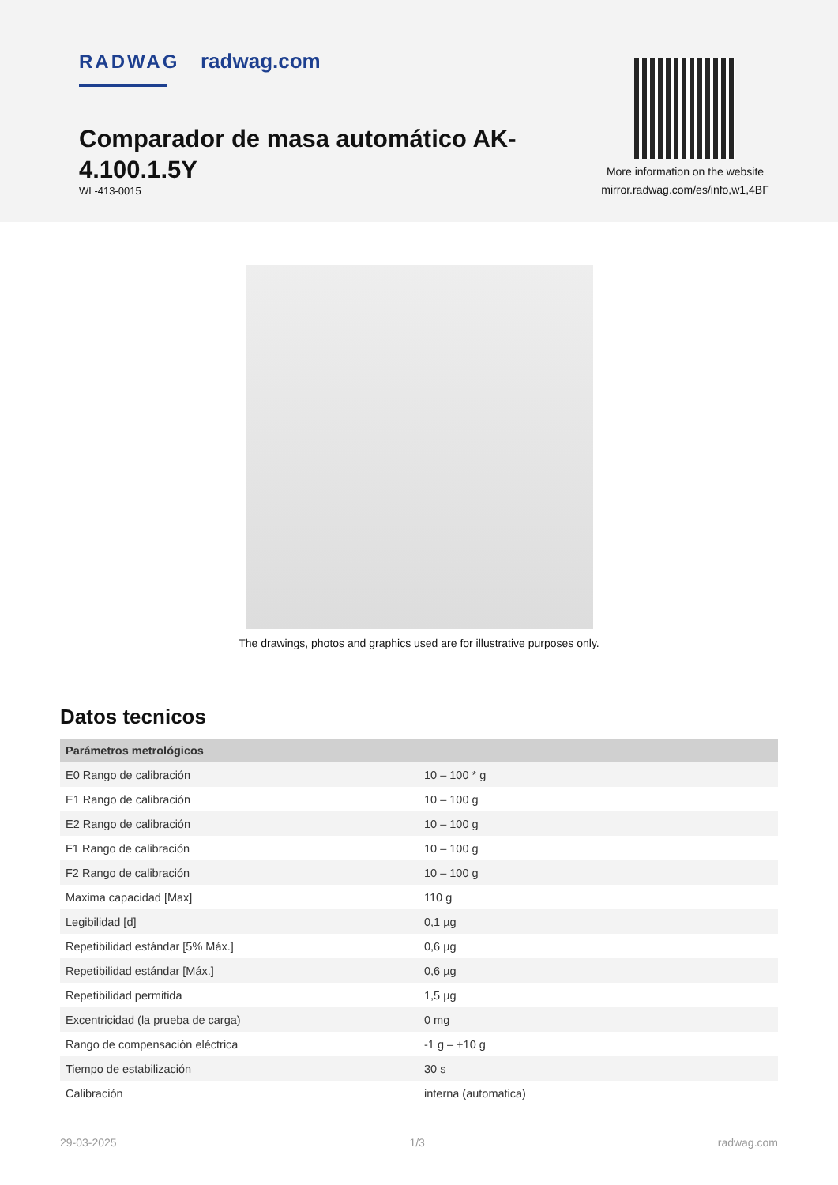RADWAG radwag.com
Comparador de masa automático AK-4.100.1.5Y
WL-413-0015
More information on the website
mirror.radwag.com/es/info,w1,4BF
The drawings, photos and graphics used are for illustrative purposes only.
Datos tecnicos
| Parámetros metrológicos | |
| --- | --- |
| E0 Rango de calibración | 10 – 100 * g |
| E1 Rango de calibración | 10 – 100 g |
| E2 Rango de calibración | 10 – 100 g |
| F1 Rango de calibración | 10 – 100 g |
| F2 Rango de calibración | 10 – 100 g |
| Maxima capacidad [Max] | 110 g |
| Legibilidad [d] | 0,1 µg |
| Repetibilidad estándar [5% Máx.] | 0,6 µg |
| Repetibilidad estándar [Máx.] | 0,6 µg |
| Repetibilidad permitida | 1,5 µg |
| Excentricidad (la prueba de carga) | 0 mg |
| Rango de compensación eléctrica | -1 g – +10 g |
| Tiempo de estabilización | 30 s |
| Calibración | interna (automatica) |
29-03-2025 1/3 radwag.com